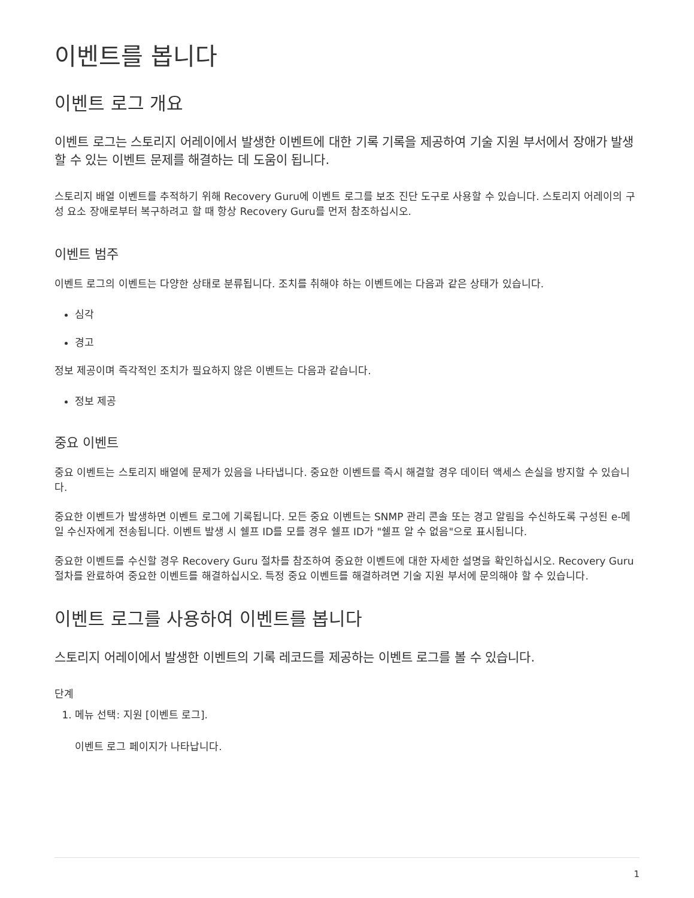이벤트를 봅니다
이벤트 로그 개요
이벤트 로그는 스토리지 어레이에서 발생한 이벤트에 대한 기록 기록을 제공하여 기술 지원 부서에서 장애가 발생할 수 있는 이벤트 문제를 해결하는 데 도움이 됩니다.
스토리지 배열 이벤트를 추적하기 위해 Recovery Guru에 이벤트 로그를 보조 진단 도구로 사용할 수 있습니다. 스토리지 어레이의 구성 요소 장애로부터 복구하려고 할 때 항상 Recovery Guru를 먼저 참조하십시오.
이벤트 범주
이벤트 로그의 이벤트는 다양한 상태로 분류됩니다. 조치를 취해야 하는 이벤트에는 다음과 같은 상태가 있습니다.
심각
경고
정보 제공이며 즉각적인 조치가 필요하지 않은 이벤트는 다음과 같습니다.
정보 제공
중요 이벤트
중요 이벤트는 스토리지 배열에 문제가 있음을 나타냅니다. 중요한 이벤트를 즉시 해결할 경우 데이터 액세스 손실을 방지할 수 있습니다.
중요한 이벤트가 발생하면 이벤트 로그에 기록됩니다. 모든 중요 이벤트는 SNMP 관리 콘솔 또는 경고 알림을 수신하도록 구성된 e-메일 수신자에게 전송됩니다. 이벤트 발생 시 쉘프 ID를 모를 경우 쉘프 ID가 "쉘프 알 수 없음"으로 표시됩니다.
중요한 이벤트를 수신할 경우 Recovery Guru 절차를 참조하여 중요한 이벤트에 대한 자세한 설명을 확인하십시오. Recovery Guru 절차를 완료하여 중요한 이벤트를 해결하십시오. 특정 중요 이벤트를 해결하려면 기술 지원 부서에 문의해야 할 수 있습니다.
이벤트 로그를 사용하여 이벤트를 봅니다
스토리지 어레이에서 발생한 이벤트의 기록 레코드를 제공하는 이벤트 로그를 볼 수 있습니다.
단계
1. 메뉴 선택: 지원 [이벤트 로그].
이벤트 로그 페이지가 나타납니다.
1